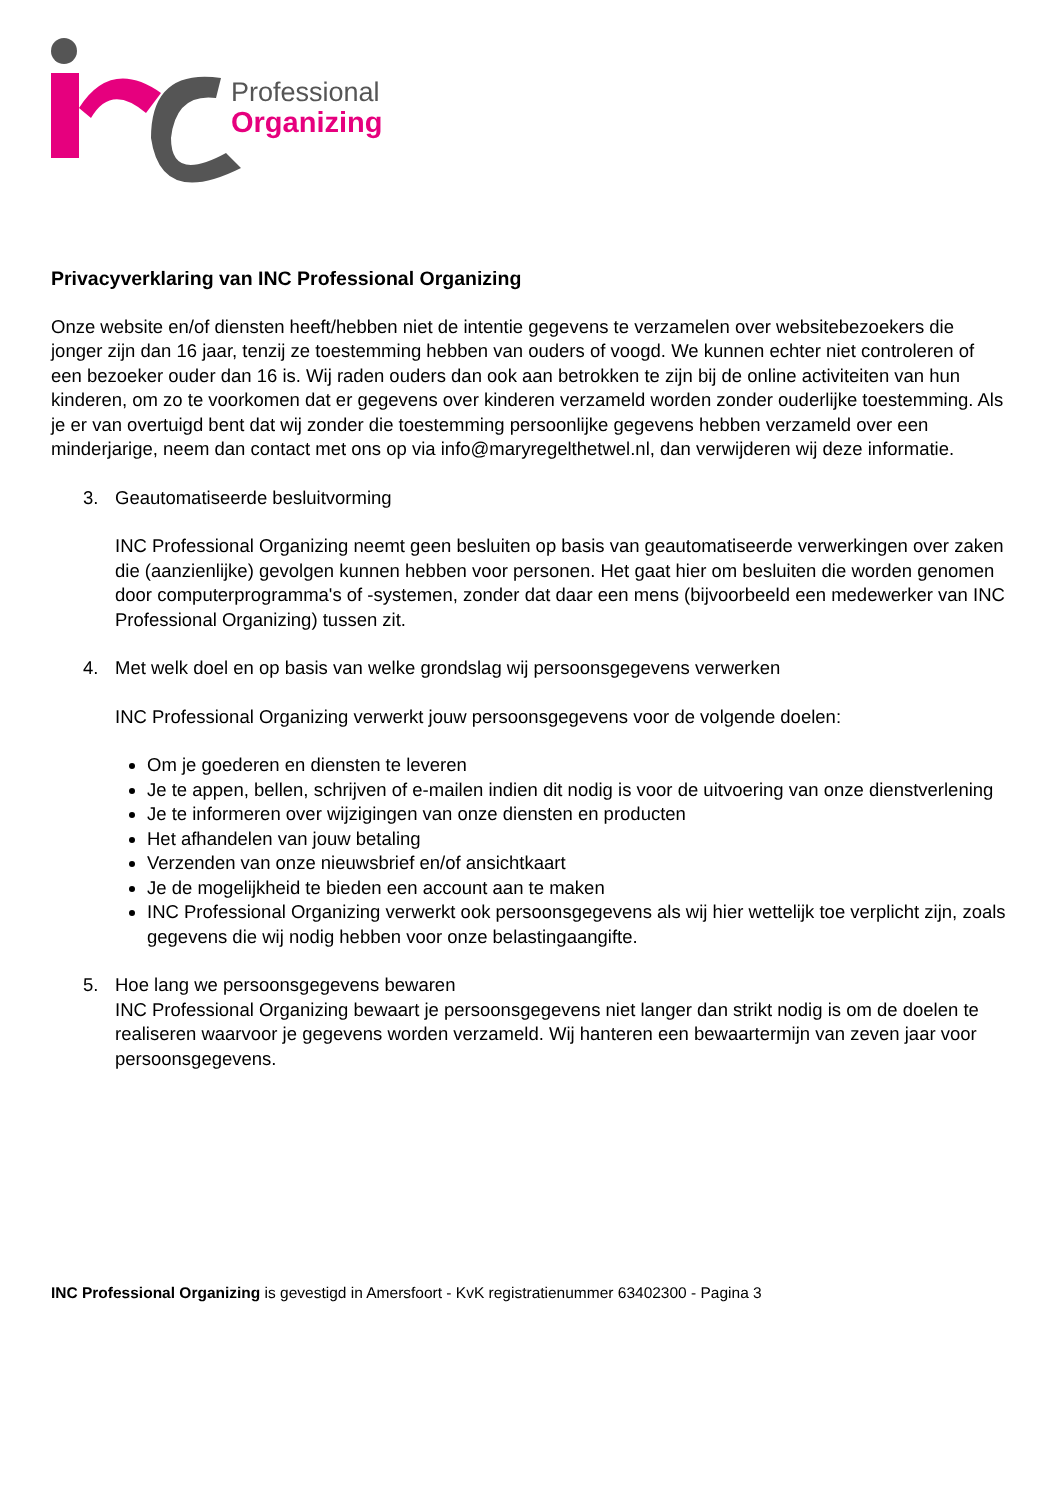Professional
Organizing
Privacyverklaring van INC Professional Organizing
Onze website en/of diensten heeft/hebben niet de intentie gegevens te verzamelen over websitebezoekers die jonger zijn dan 16 jaar, tenzij ze toestemming hebben van ouders of voogd. We kunnen echter niet controleren of een bezoeker ouder dan 16 is. Wij raden ouders dan ook aan betrokken te zijn bij de online activiteiten van hun kinderen, om zo te voorkomen dat er gegevens over kinderen verzameld worden zonder ouderlijke toestemming. Als je er van overtuigd bent dat wij zonder die toestemming persoonlijke gegevens hebben verzameld over een minderjarige, neem dan contact met ons op via info@maryregelthetwel.nl, dan verwijderen wij deze informatie.
3. Geautomatiseerde besluitvorming
INC Professional Organizing neemt geen besluiten op basis van geautomatiseerde verwerkingen over zaken die (aanzienlijke) gevolgen kunnen hebben voor personen. Het gaat hier om besluiten die worden genomen door computerprogramma's of -systemen, zonder dat daar een mens (bijvoorbeeld een medewerker van INC Professional Organizing) tussen zit.
4. Met welk doel en op basis van welke grondslag wij persoonsgegevens verwerken
INC Professional Organizing verwerkt jouw persoonsgegevens voor de volgende doelen:
Om je goederen en diensten te leveren
Je te appen, bellen, schrijven of e-mailen indien dit nodig is voor de uitvoering van onze dienstverlening
Je te informeren over wijzigingen van onze diensten en producten
Het afhandelen van jouw betaling
Verzenden van onze nieuwsbrief en/of ansichtkaart
Je de mogelijkheid te bieden een account aan te maken
INC Professional Organizing verwerkt ook persoonsgegevens als wij hier wettelijk toe verplicht zijn, zoals gegevens die wij nodig hebben voor onze belastingaangifte.
5. Hoe lang we persoonsgegevens bewaren
INC Professional Organizing bewaart je persoonsgegevens niet langer dan strikt nodig is om de doelen te realiseren waarvoor je gegevens worden verzameld. Wij hanteren een bewaartermijn van zeven jaar voor persoonsgegevens.
INC Professional Organizing is gevestigd in Amersfoort - KvK registratienummer 63402300 - Pagina 3